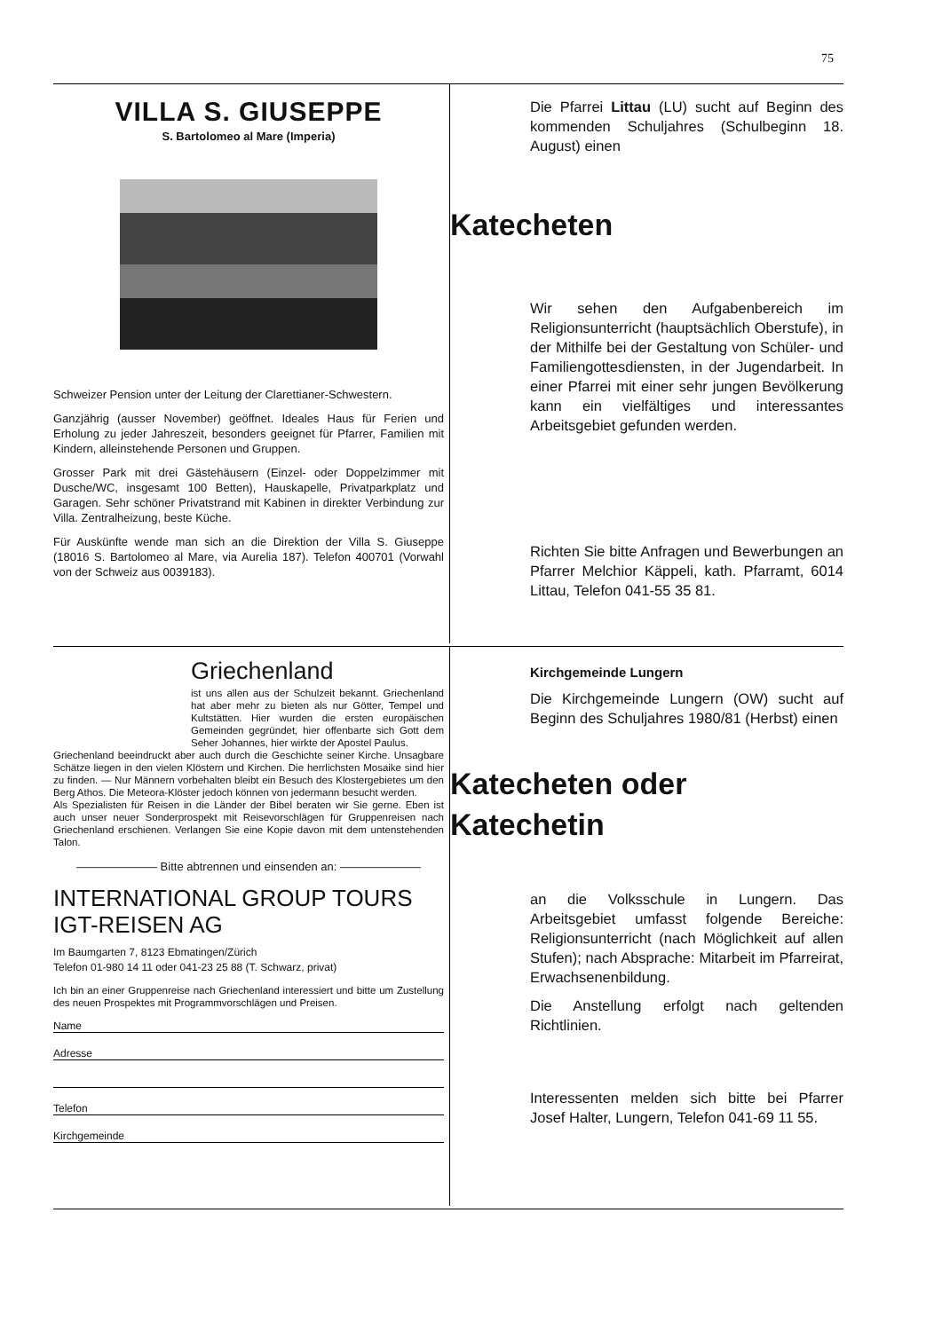75
VILLA S. GIUSEPPE
S. Bartolomeo al Mare (Imperia)
Schweizer Pension unter der Leitung der Clarettianer-Schwestern.
Ganzjährig (ausser November) geöffnet. Ideales Haus für Ferien und Erholung zu jeder Jahreszeit, besonders geeignet für Pfarrer, Familien mit Kindern, alleinstehende Personen und Gruppen.
Grosser Park mit drei Gästehäusern (Einzel- oder Doppelzimmer mit Dusche/WC, insgesamt 100 Betten), Hauskapelle, Privatparkplatz und Garagen. Sehr schöner Privatstrand mit Kabinen in direkter Verbindung zur Villa. Zentralheizung, beste Küche.
Für Auskünfte wende man sich an die Direktion der Villa S. Giuseppe (18016 S. Bartolomeo al Mare, via Aurelia 187). Telefon 400701 (Vorwahl von der Schweiz aus 0039183).
Die Pfarrei Littau (LU) sucht auf Beginn des kommenden Schuljahres (Schulbeginn 18. August) einen
Katecheten
Wir sehen den Aufgabenbereich im Religionsunterricht (hauptsächlich Oberstufe), in der Mithilfe bei der Gestaltung von Schüler- und Familiengottesdiensten, in der Jugendarbeit. In einer Pfarrei mit einer sehr jungen Bevölkerung kann ein vielfältiges und interessantes Arbeitsgebiet gefunden werden.
Richten Sie bitte Anfragen und Bewerbungen an Pfarrer Melchior Käppeli, kath. Pfarramt, 6014 Littau, Telefon 041-55 35 81.
Griechenland
ist uns allen aus der Schulzeit bekannt. Griechenland hat aber mehr zu bieten als nur Götter, Tempel und Kultstätten. Hier wurden die ersten europäischen Gemeinden gegründet, hier offenbarte sich Gott dem Seher Johannes, hier wirkte der Apostel Paulus.
Griechenland beeindruckt aber auch durch die Geschichte seiner Kirche. Unsagbare Schätze liegen in den vielen Klöstern und Kirchen. Die herrlichsten Mosaike sind hier zu finden. — Nur Männern vorbehalten bleibt ein Besuch des Klostergebietes um den Berg Athos. Die Meteora-Klöster jedoch können von jedermann besucht werden.
Als Spezialisten für Reisen in die Länder der Bibel beraten wir Sie gerne. Eben ist auch unser neuer Sonderprospekt mit Reisevorschlägen für Gruppenreisen nach Griechenland erschienen. Verlangen Sie eine Kopie davon mit dem untenstehenden Talon.
——————— Bitte abtrennen und einsenden an: ———————
INTERNATIONAL GROUP TOURS
IGT-REISEN AG
Im Baumgarten 7, 8123 Ebmatingen/Zürich
Telefon 01-980 14 11 oder 041-23 25 88 (T. Schwarz, privat)
Ich bin an einer Gruppenreise nach Griechenland interessiert und bitte um Zustellung des neuen Prospektes mit Programmvorschlägen und Preisen.
Name
Adresse
Telefon
Kirchgemeinde
Kirchgemeinde Lungern
Die Kirchgemeinde Lungern (OW) sucht auf Beginn des Schuljahres 1980/81 (Herbst) einen
Katecheten oder
Katechetin
an die Volksschule in Lungern. Das Arbeitsgebiet umfasst folgende Bereiche: Religionsunterricht (nach Möglichkeit auf allen Stufen); nach Absprache: Mitarbeit im Pfarreirat, Erwachsenenbildung.
Die Anstellung erfolgt nach geltenden Richtlinien.
Interessenten melden sich bitte bei Pfarrer Josef Halter, Lungern, Telefon 041-69 11 55.